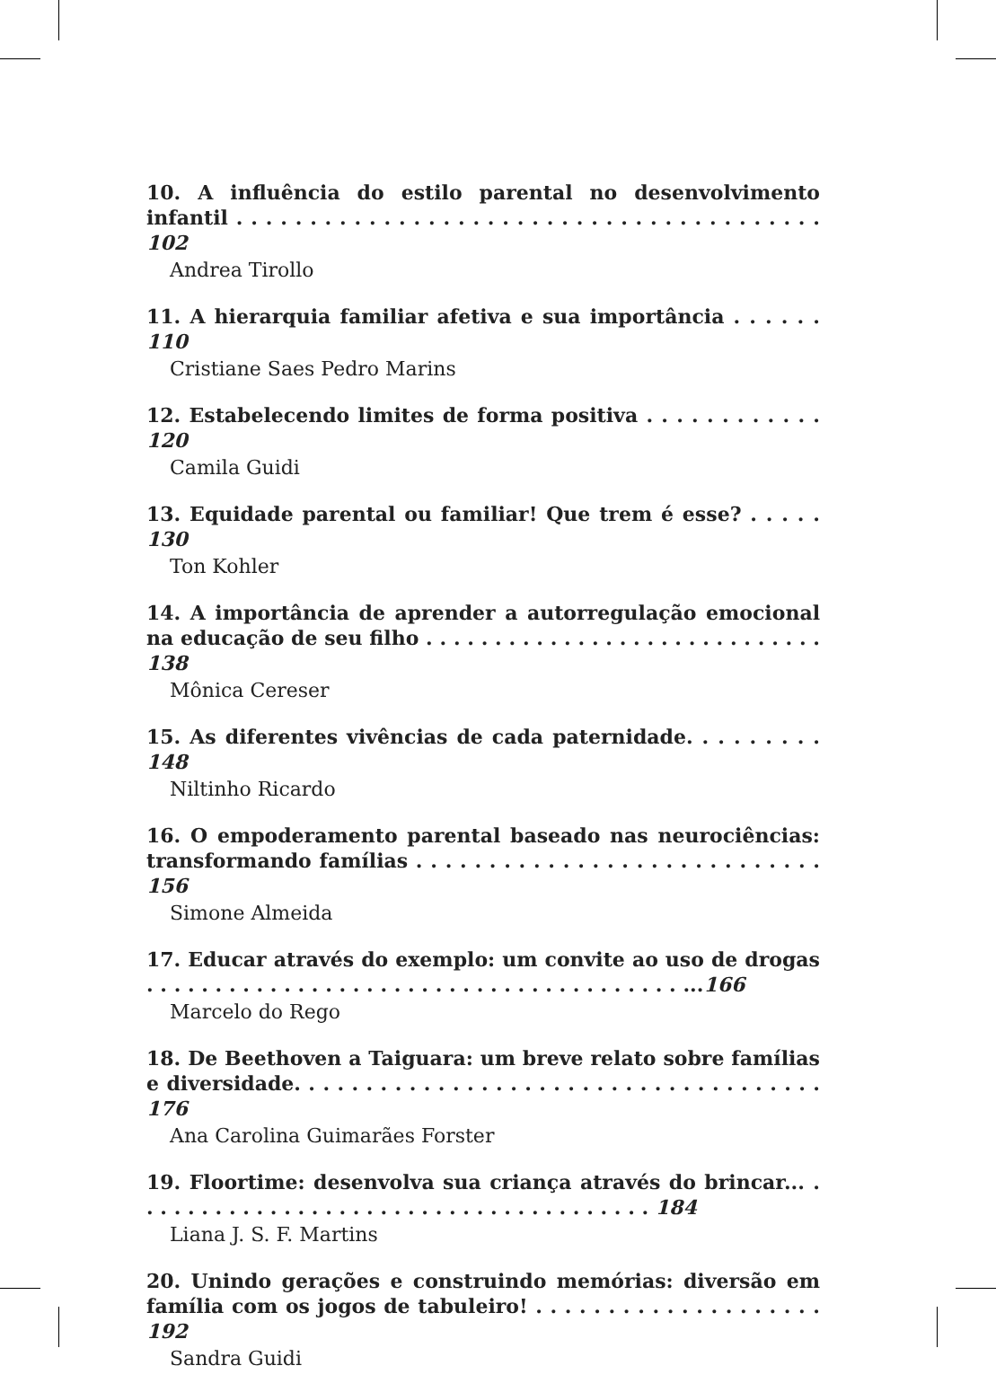10. A influência do estilo parental no desenvolvimento infantil . . . . . . . . . . . . . . . . . . . . . . . . . . . . . . . . . . . . . . . . 102
Andrea Tirollo
11. A hierarquia familiar afetiva e sua importância . . . . . . 110
Cristiane Saes Pedro Marins
12. Estabelecendo limites de forma positiva . . . . . . . . . . . . 120
Camila Guidi
13. Equidade parental ou familiar! Que trem é esse? . . . . . 130
Ton Kohler
14. A importância de aprender a autorregulação emocional na educação de seu filho . . . . . . . . . . . . . . . . . . . . . . . . . . . . . 138
Mônica Cereser
15. As diferentes vivências de cada paternidade. . . . . . . . . 148
Niltinho Ricardo
16. O empoderamento parental baseado nas neurociências: transformando famílias . . . . . . . . . . . . . . . . . . . . . . . . . . . . 156
Simone Almeida
17. Educar através do exemplo: um convite ao uso de drogas . . . . . . . . . . . . . . . . . . . . . . . . . . . . . . . . . . . . . . . ...166
Marcelo do Rego
18. De Beethoven a Taiguara: um breve relato sobre famílias e diversidade. . . . . . . . . . . . . . . . . . . . . . . . . . . . . . . . . . . . . 176
Ana Carolina Guimarães Forster
19. Floortime: desenvolva sua criança através do brincar... . . . . . . . . . . . . . . . . . . . . . . . . . . . . . . . . . . . . . . 184
Liana J. S. F. Martins
20. Unindo gerações e construindo memórias: diversão em família com os jogos de tabuleiro! . . . . . . . . . . . . . . . . . . . . 192
Sandra Guidi